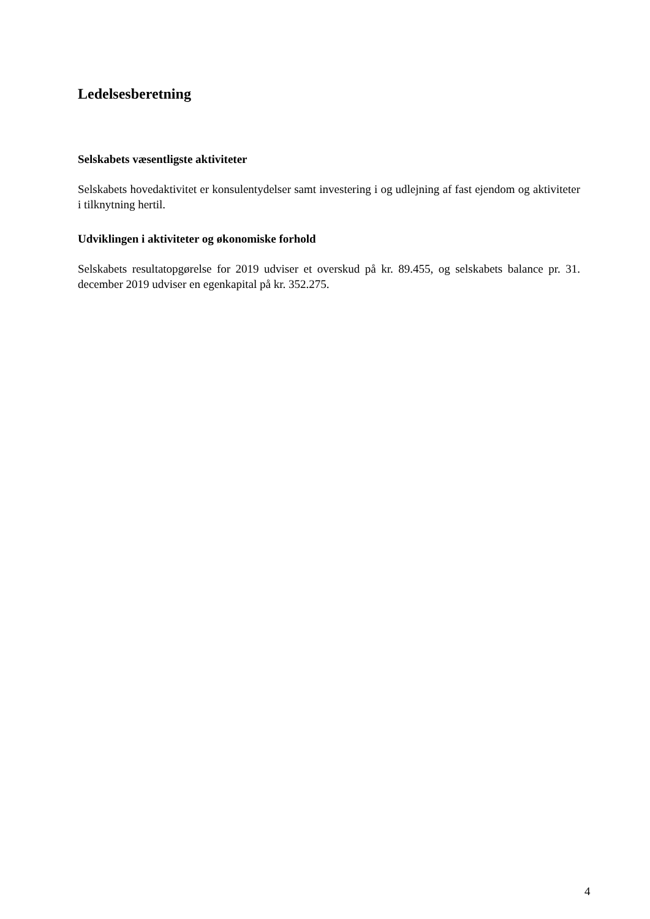Ledelsesberetning
Selskabets væsentligste aktiviteter
Selskabets hovedaktivitet er konsulentydelser samt investering i og udlejning af fast ejendom og aktiviteter i tilknytning hertil.
Udviklingen i aktiviteter og økonomiske forhold
Selskabets resultatopgørelse for 2019 udviser et overskud på kr. 89.455, og selskabets balance pr. 31. december 2019 udviser en egenkapital på kr. 352.275.
4